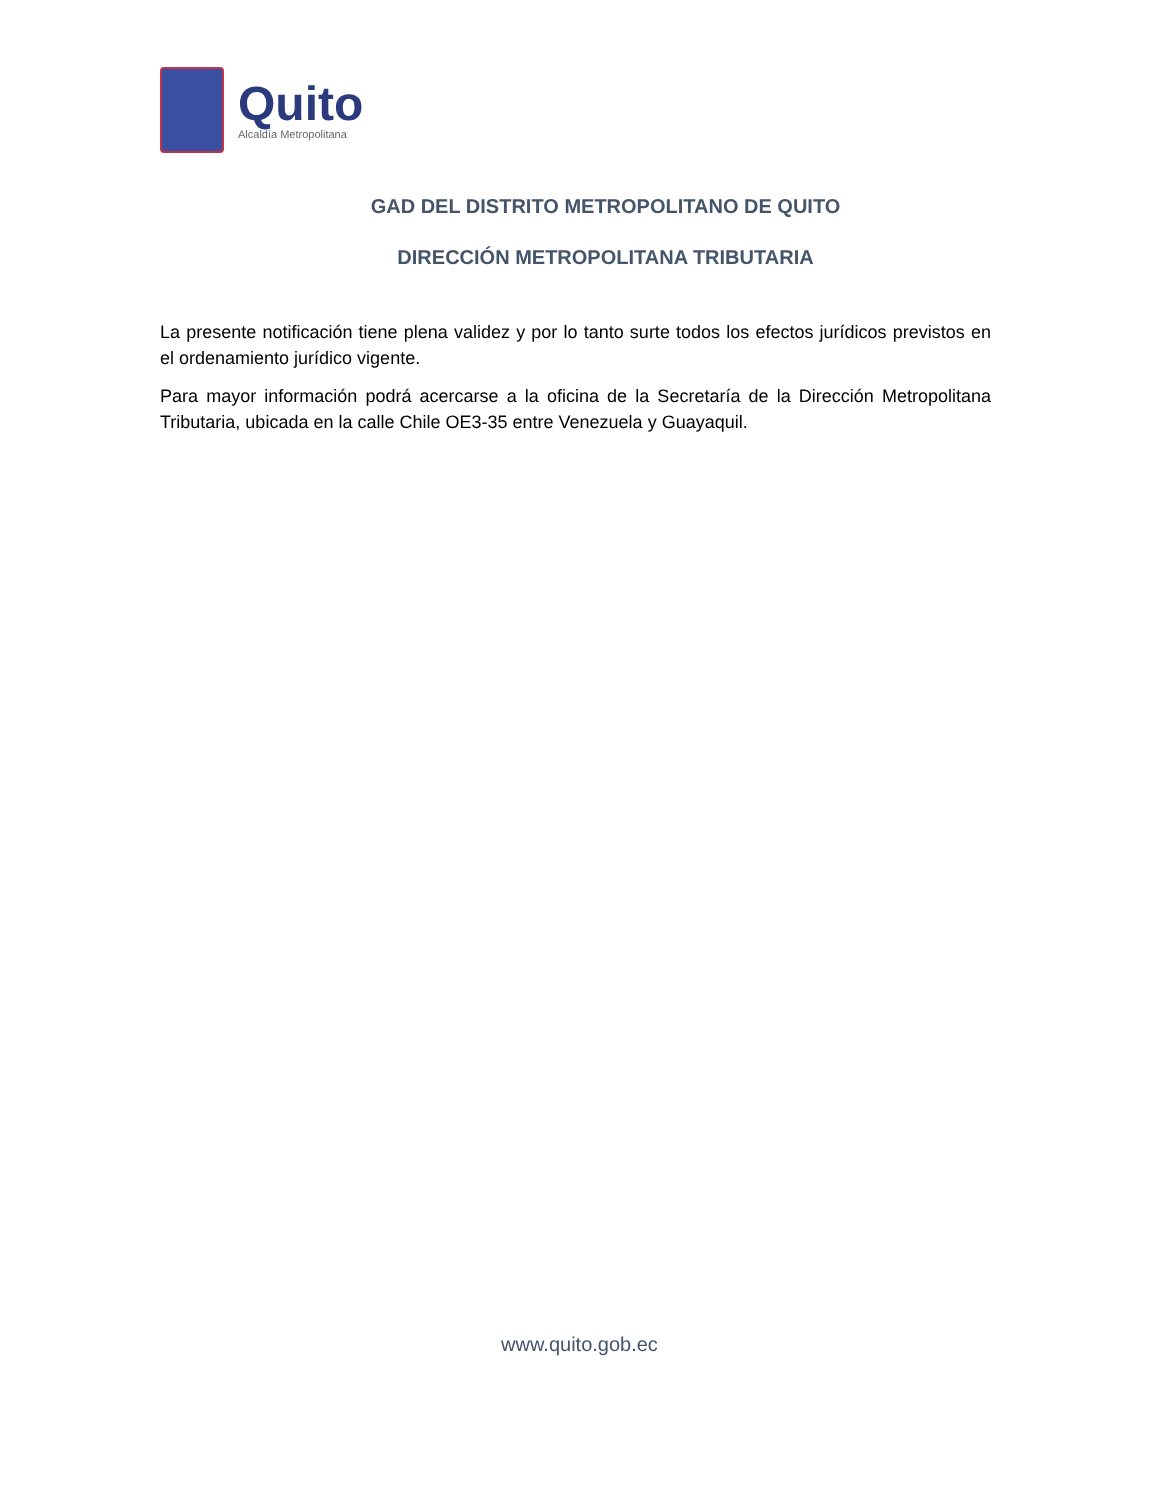Quito
Alcaldía Metropolitana
GAD DEL DISTRITO METROPOLITANO DE QUITO
DIRECCIÓN METROPOLITANA TRIBUTARIA
La presente notificación tiene plena validez y por lo tanto surte todos los efectos jurídicos previstos en el ordenamiento jurídico vigente.
Para mayor información podrá acercarse a la oficina de la Secretaría de la Dirección Metropolitana Tributaria, ubicada en la calle Chile OE3-35 entre Venezuela y Guayaquil.
www.quito.gob.ec